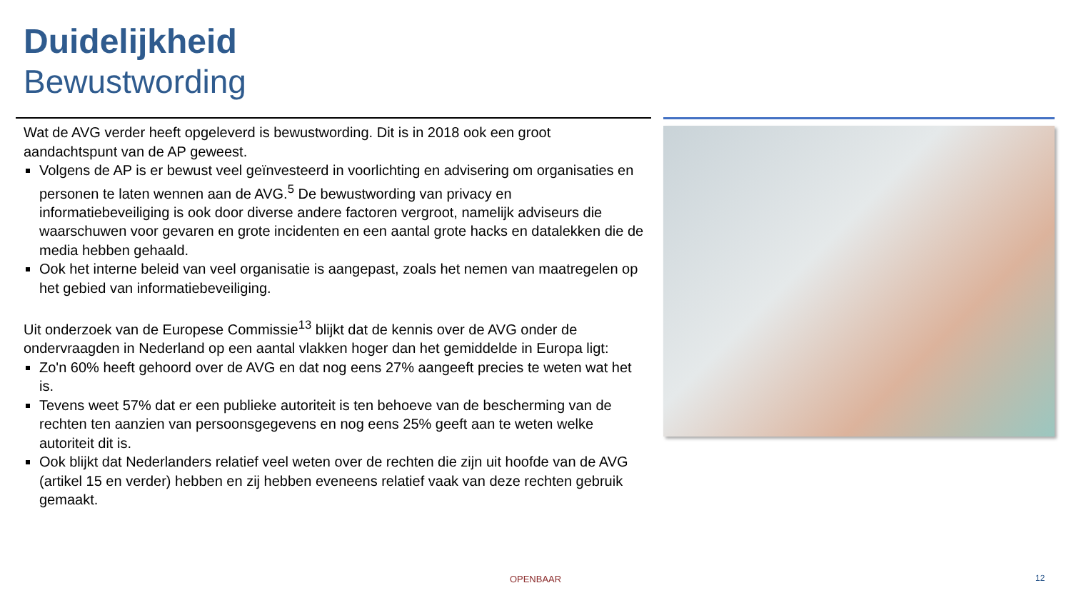Duidelijkheid
Bewustwording
Wat de AVG verder heeft opgeleverd is bewustwording. Dit is in 2018 ook een groot aandachtspunt van de AP geweest.
Volgens de AP is er bewust veel geïnvesteerd in voorlichting en advisering om organisaties en personen te laten wennen aan de AVG.<sup>5</sup> De bewustwording van privacy en informatiebeveiliging is ook door diverse andere factoren vergroot, namelijk adviseurs die waarschuwen voor gevaren en grote incidenten en een aantal grote hacks en datalekken die de media hebben gehaald.
Ook het interne beleid van veel organisatie is aangepast, zoals het nemen van maatregelen op het gebied van informatiebeveiliging.
Uit onderzoek van de Europese Commissie<sup>13</sup> blijkt dat de kennis over de AVG onder de ondervraagden in Nederland op een aantal vlakken hoger dan het gemiddelde in Europa ligt:
Zo'n 60% heeft gehoord over de AVG en dat nog eens 27% aangeeft precies te weten wat het is.
Tevens weet 57% dat er een publieke autoriteit is ten behoeve van de bescherming van de rechten ten aanzien van persoonsgegevens en nog eens 25% geeft aan te weten welke autoriteit dit is.
Ook blijkt dat Nederlanders relatief veel weten over de rechten die zijn uit hoofde van de AVG (artikel 15 en verder) hebben en zij hebben eveneens relatief vaak van deze rechten gebruik gemaakt.
OPENBAAR 12